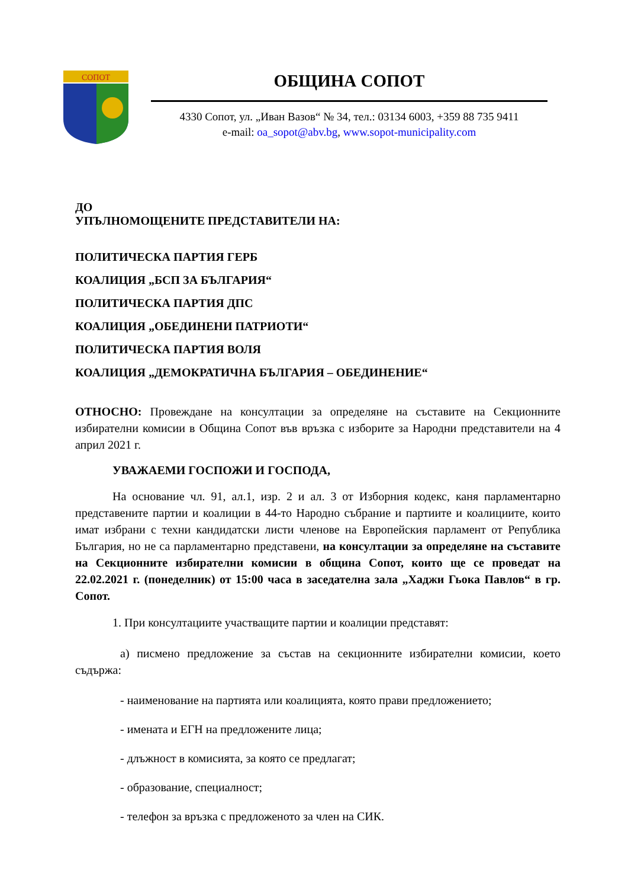СОПОТ
ОБЩИНА СОПОТ
4330 Сопот, ул. „Иван Вазов“ № 34, тел.: 03134 6003, +359 88 735 9411
e-mail: oa_sopot@abv.bg, www.sopot-municipality.com
ДО
УПЪЛНОМОЩЕНИТЕ ПРЕДСТАВИТЕЛИ НА:
ПОЛИТИЧЕСКА ПАРТИЯ ГЕРБ
КОАЛИЦИЯ „БСП ЗА БЪЛГАРИЯ“
ПОЛИТИЧЕСКА ПАРТИЯ ДПС
КОАЛИЦИЯ „ОБЕДИНЕНИ ПАТРИОТИ“
ПОЛИТИЧЕСКА ПАРТИЯ ВОЛЯ
КОАЛИЦИЯ „ДЕМОКРАТИЧНА БЪЛГАРИЯ – ОБЕДИНЕНИЕ“
ОТНОСНО: Провеждане на консултации за определяне на съставите на Секционните избирателни комисии в Община Сопот във връзка с изборите за Народни представители на 4 април 2021 г.
УВАЖАЕМИ ГОСПОЖИ И ГОСПОДА,
На основание чл. 91, ал.1, изр. 2 и ал. 3 от Изборния кодекс, каня парламентарно представените партии и коалиции в 44-то Народно събрание и партиите и коалициите, които имат избрани с техни кандидатски листи членове на Европейския парламент от Република България, но не са парламентарно представени, на консултации за определяне на съставите на Секционните избирателни комисии в община Сопот, които ще се проведат на 22.02.2021 г. (понеделник) от 15:00 часа в заседателна зала „Хаджи Гьока Павлов“ в гр. Сопот.
1. При консултациите участващите партии и коалиции представят:
а) писмено предложение за състав на секционните избирателни комисии, което съдържа:
- наименование на партията или коалицията, която прави предложението;
- имената и ЕГН на предложените лица;
- длъжност в комисията, за която се предлагат;
- образование, специалност;
- телефон за връзка с предложеното за член на СИК.